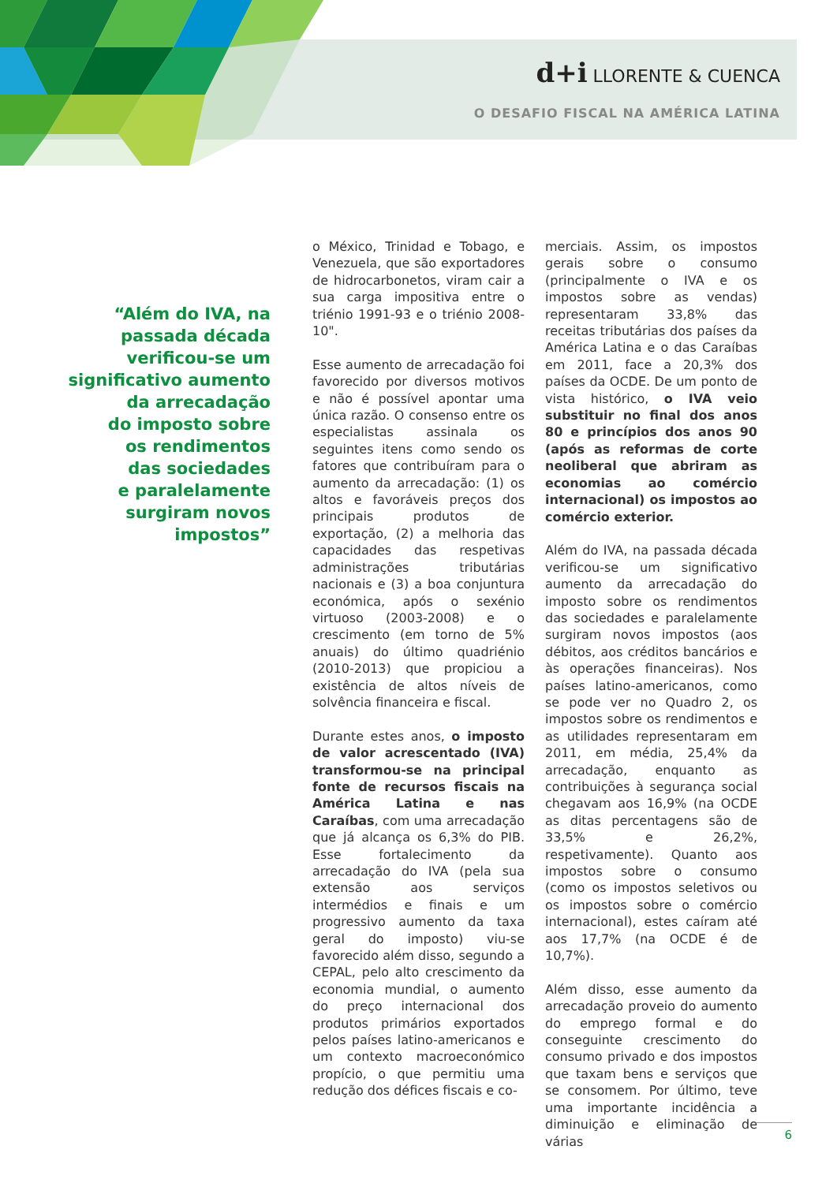d+i LLORENTE & CUENCA
O DESAFIO FISCAL NA AMÉRICA LATINA
“Além do IVA, na
passada década
verificou-se um
significativo aumento
da arrecadação
do imposto sobre
os rendimentos
das sociedades
e paralelamente
surgiram novos
impostos”
o México, Trinidad e Tobago, e Venezuela, que são exportadores de hidrocarbonetos, viram cair a sua carga impositiva entre o triénio 1991-93 e o triénio 2008-10".
Esse aumento de arrecadação foi favorecido por diversos motivos e não é possível apontar uma única razão. O consenso entre os especialistas assinala os seguintes itens como sendo os fatores que contribuíram para o aumento da arrecadação: (1) os altos e favoráveis preços dos principais produtos de exportação, (2) a melhoria das capacidades das respetivas administrações tributárias nacionais e (3) a boa conjuntura económica, após o sexénio virtuoso (2003-2008) e o crescimento (em torno de 5% anuais) do último quadriénio (2010-2013) que propiciou a existência de altos níveis de solvência financeira e fiscal.
Durante estes anos, o imposto de valor acrescentado (IVA) transformou-se na principal fonte de recursos fiscais na América Latina e nas Caraíbas, com uma arrecadação que já alcança os 6,3% do PIB. Esse fortalecimento da arrecadação do IVA (pela sua extensão aos serviços intermédios e finais e um progressivo aumento da taxa geral do imposto) viu-se favorecido além disso, segundo a CEPAL, pelo alto crescimento da economia mundial, o aumento do preço internacional dos produtos primários exportados pelos países latino-americanos e um contexto macroeconómico propício, o que permitiu uma redução dos défices fiscais e co-
merciais. Assim, os impostos gerais sobre o consumo (principalmente o IVA e os impostos sobre as vendas) representaram 33,8% das receitas tributárias dos países da América Latina e o das Caraíbas em 2011, face a 20,3% dos países da OCDE. De um ponto de vista histórico, o IVA veio substituir no final dos anos 80 e princípios dos anos 90 (após as reformas de corte neoliberal que abriram as economias ao comércio internacional) os impostos ao comércio exterior.
Além do IVA, na passada década verificou-se um significativo aumento da arrecadação do imposto sobre os rendimentos das sociedades e paralelamente surgiram novos impostos (aos débitos, aos créditos bancários e às operações financeiras). Nos países latino-americanos, como se pode ver no Quadro 2, os impostos sobre os rendimentos e as utilidades representaram em 2011, em média, 25,4% da arrecadação, enquanto as contribuições à segurança social chegavam aos 16,9% (na OCDE as ditas percentagens são de 33,5% e 26,2%, respetivamente). Quanto aos impostos sobre o consumo (como os impostos seletivos ou os impostos sobre o comércio internacional), estes caíram até aos 17,7% (na OCDE é de 10,7%).
Além disso, esse aumento da arrecadação proveio do aumento do emprego formal e do conseguinte crescimento do consumo privado e dos impostos que taxam bens e serviços que se consomem. Por último, teve uma importante incidência a diminuição e eliminação de várias
6